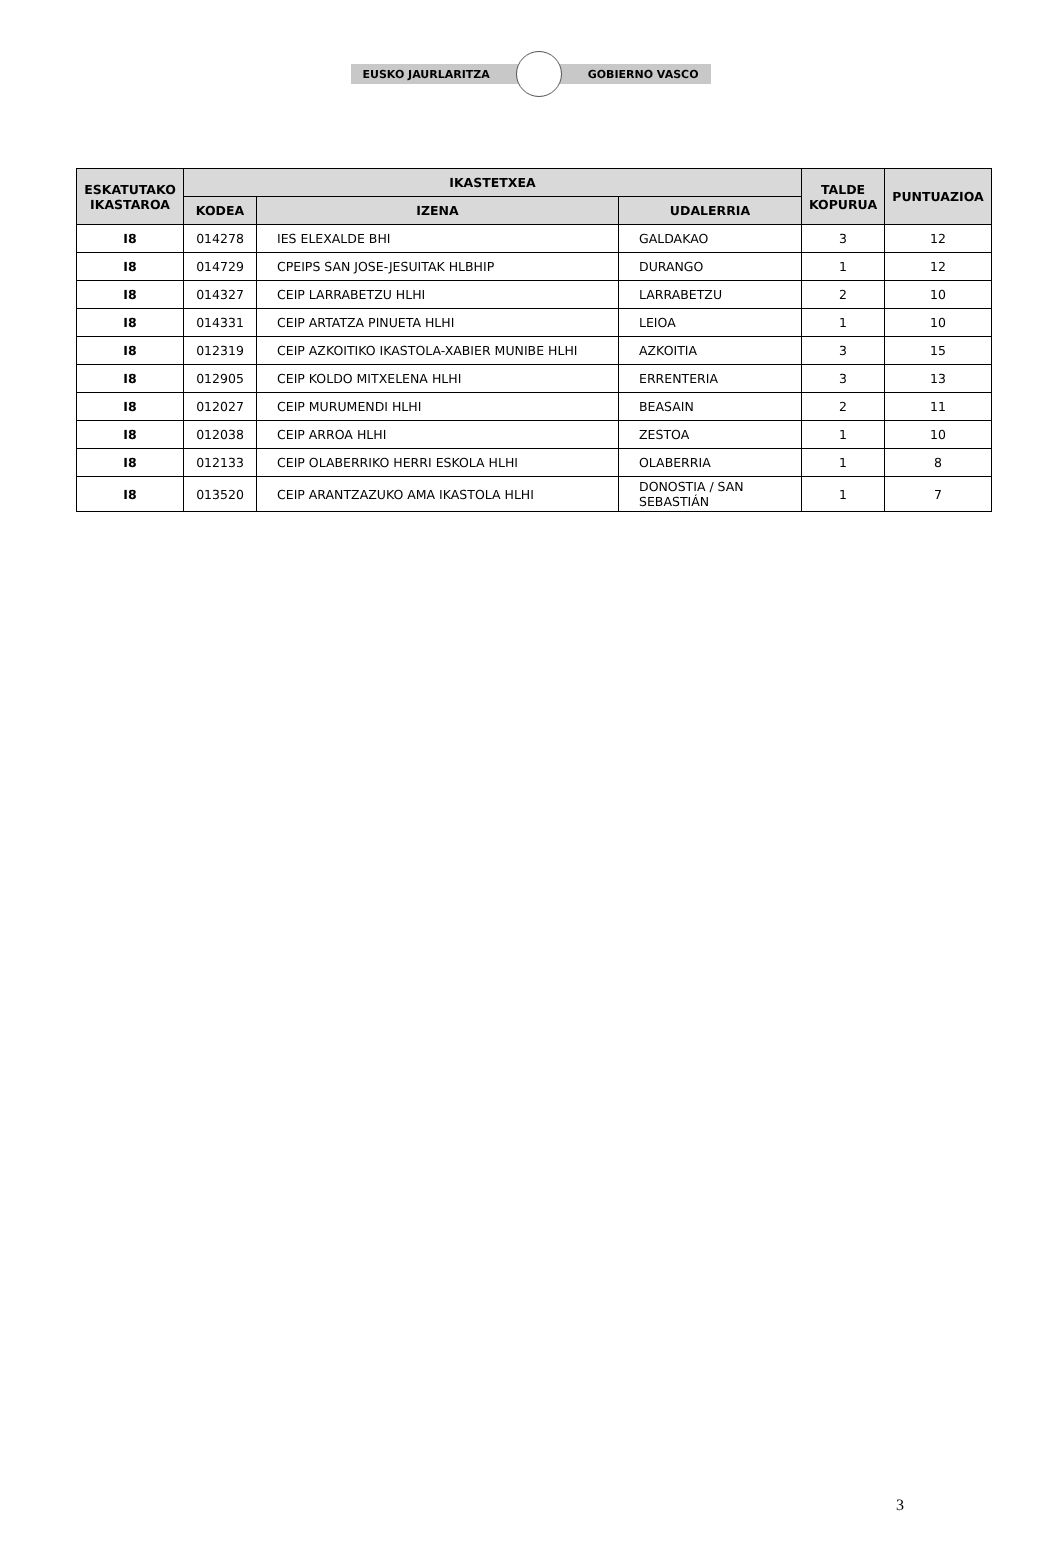EUSKO JAURLARITZA GOBIERNO VASCO
| ESKATUTAKO IKASTAROA | IKASTETXEA | | | TALDE KOPURUA | PUNTUAZIOA |
| --- | --- | --- | --- | --- | --- |
| | KODEA | IZENA | UDALERRIA | | |
| I8 | 014278 | IES ELEXALDE BHI | GALDAKAO | 3 | 12 |
| I8 | 014729 | CPEIPS SAN JOSE-JESUITAK HLBHIP | DURANGO | 1 | 12 |
| I8 | 014327 | CEIP LARRABETZU HLHI | LARRABETZU | 2 | 10 |
| I8 | 014331 | CEIP ARTATZA PINUETA HLHI | LEIOA | 1 | 10 |
| I8 | 012319 | CEIP AZKOITIKO IKASTOLA-XABIER MUNIBE HLHI | AZKOITIA | 3 | 15 |
| I8 | 012905 | CEIP KOLDO MITXELENA HLHI | ERRENTERIA | 3 | 13 |
| I8 | 012027 | CEIP MURUMENDI HLHI | BEASAIN | 2 | 11 |
| I8 | 012038 | CEIP ARROA HLHI | ZESTOA | 1 | 10 |
| I8 | 012133 | CEIP OLABERRIKO HERRI ESKOLA HLHI | OLABERRIA | 1 | 8 |
| I8 | 013520 | CEIP ARANTZAZUKO AMA IKASTOLA HLHI | DONOSTIA / SAN SEBASTIÁN | 1 | 7 |
3